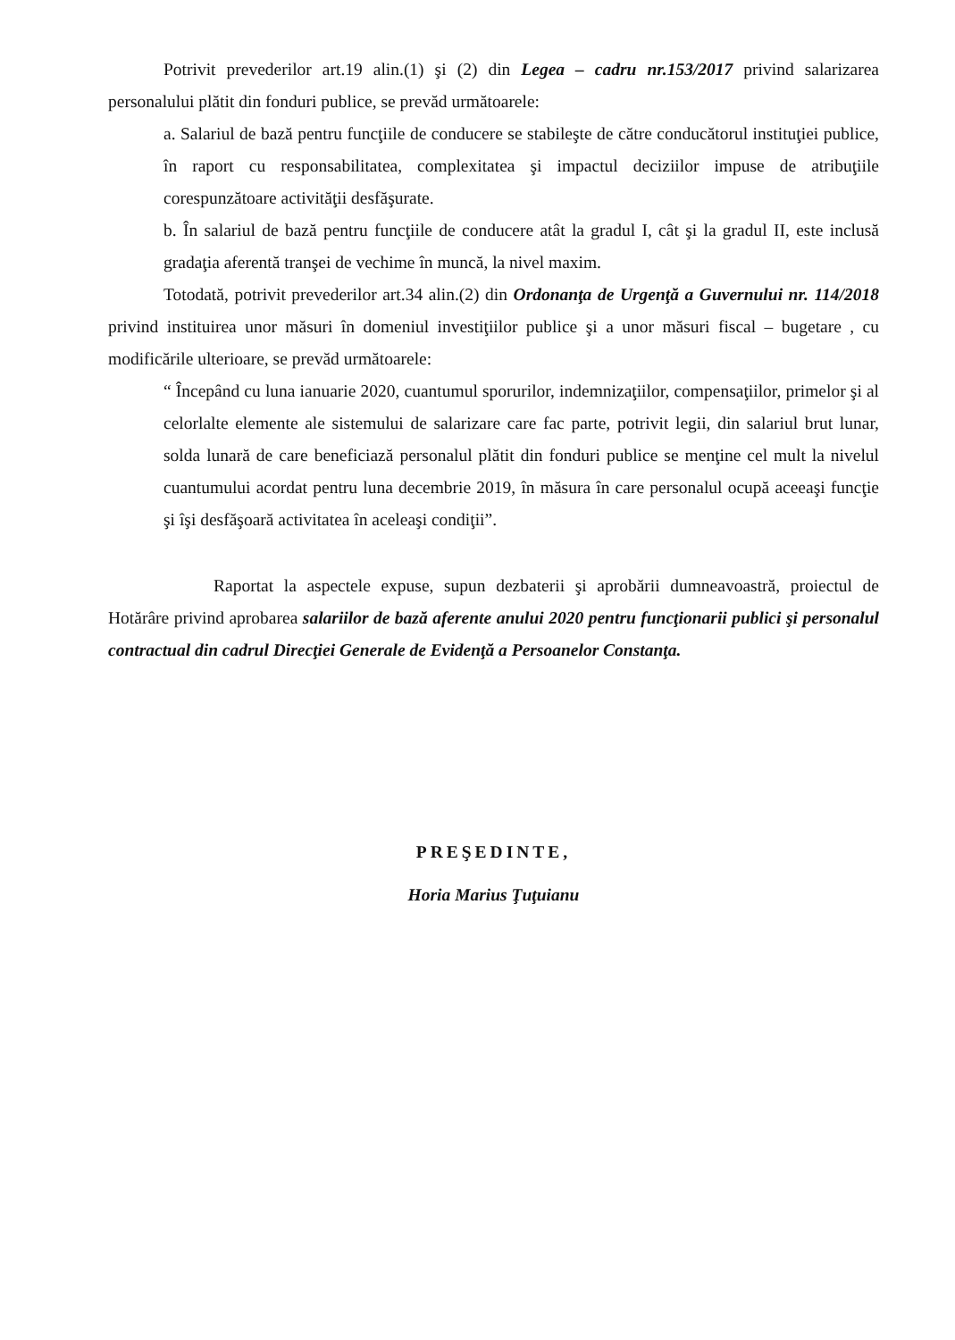Potrivit prevederilor art.19 alin.(1) şi (2) din Legea – cadru nr.153/2017 privind salarizarea personalului plătit din fonduri publice, se prevăd următoarele:
a. Salariul de bază pentru funcţiile de conducere se stabileşte de către conducătorul instituţiei publice, în raport cu responsabilitatea, complexitatea şi impactul deciziilor impuse de atribuţiile corespunzătoare activităţii desfăşurate.
b. În salariul de bază pentru funcţiile de conducere atât la gradul I, cât şi la gradul II, este inclusă gradaţia aferentă tranşei de vechime în muncă, la nivel maxim.
Totodată, potrivit prevederilor art.34 alin.(2) din Ordonanţa de Urgenţă a Guvernului nr. 114/2018 privind instituirea unor măsuri în domeniul investiţiilor publice şi a unor măsuri fiscal – bugetare , cu modificările ulterioare, se prevăd următoarele:
“ Începând cu luna ianuarie 2020, cuantumul sporurilor, indemnizaţiilor, compensaţiilor, primelor şi al celorlalte elemente ale sistemului de salarizare care fac parte, potrivit legii, din salariul brut lunar, solda lunară de care beneficiază personalul plătit din fonduri publice se menţine cel mult la nivelul cuantumului acordat pentru luna decembrie 2019, în măsura în care personalul ocupă aceeaşi funcţie şi îşi desfăşoară activitatea în aceleaşi condiţii”.
Raportat la aspectele expuse, supun dezbaterii şi aprobării dumneavoastră, proiectul de Hotărâre privind aprobarea salariilor de bază aferente anului 2020 pentru funcţionarii publici şi personalul contractual din cadrul Direcţiei Generale de Evidenţă a Persoanelor Constanţa.
PREŞEDINTE,
Horia Marius Ţuţuianu